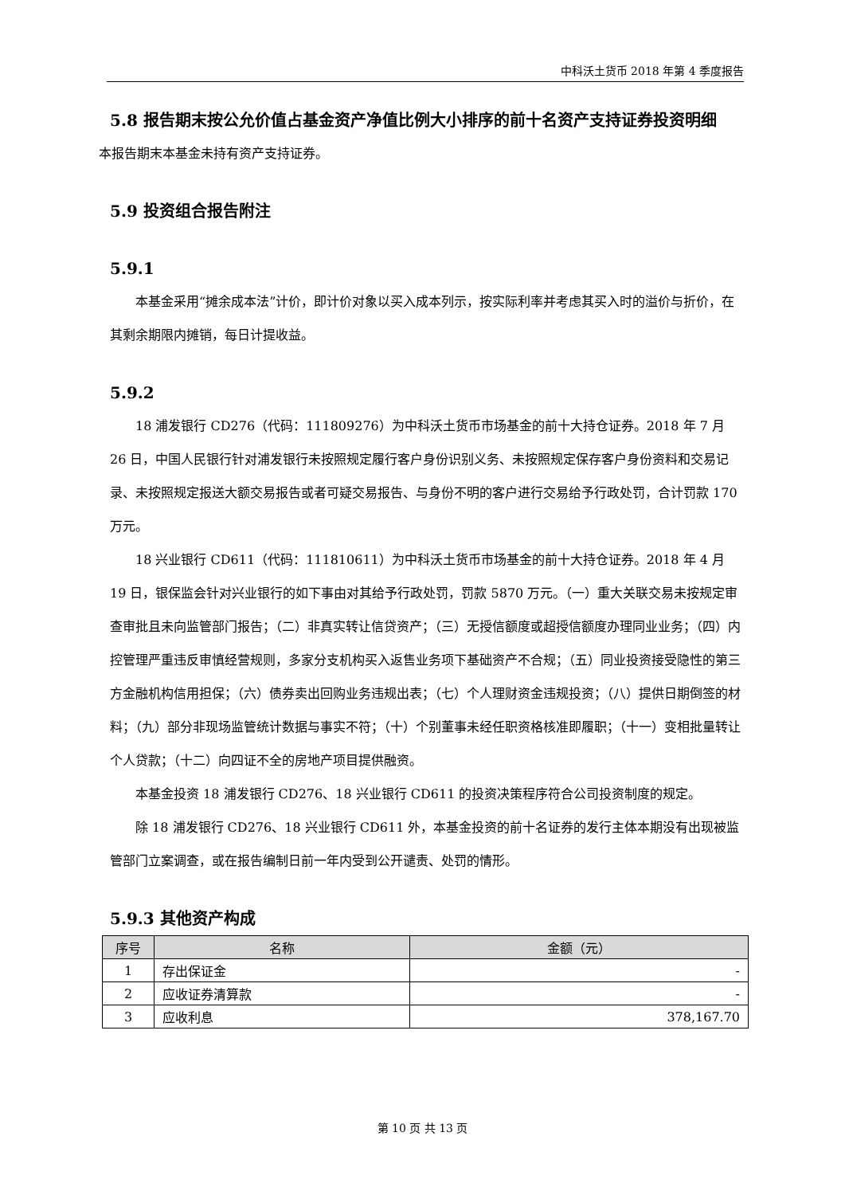中科沃土货币 2018 年第 4 季度报告
5.8 报告期末按公允价值占基金资产净值比例大小排序的前十名资产支持证券投资明细
本报告期末本基金未持有资产支持证券。
5.9 投资组合报告附注
5.9.1
本基金采用“摊余成本法”计价，即计价对象以买入成本列示，按实际利率并考虑其买入时的溢价与折价，在其剩余期限内摊销，每日计提收益。
5.9.2
18 浦发银行 CD276（代码：111809276）为中科沃土货币市场基金的前十大持仓证券。2018 年 7 月 26 日，中国人民银行针对浦发银行未按照规定履行客户身份识别义务、未按照规定保存客户身份资料和交易记录、未按照规定报送大额交易报告或者可疑交易报告、与身份不明的客户进行交易给予行政处罚，合计罚款 170 万元。
18 兴业银行 CD611（代码：111810611）为中科沃土货币市场基金的前十大持仓证券。2018 年 4 月 19 日，银保监会针对兴业银行的如下事由对其给予行政处罚，罚款 5870 万元。（一）重大关联交易未按规定审查审批且未向监管部门报告；（二）非真实转让信贷资产；（三）无授信额度或超授信额度办理同业业务；（四）内控管理严重违反审慎经营规则，多家分支机构买入返售业务项下基础资产不合规；（五）同业投资接受隐性的第三方金融机构信用担保；（六）债券卖出回购业务违规出表；（七）个人理财资金违规投资；（八）提供日期倒签的材料；（九）部分非现场监管统计数据与事实不符；（十）个别董事未经任职资格核准即履职；（十一）变相批量转让个人贷款；（十二）向四证不全的房地产项目提供融资。
本基金投资 18 浦发银行 CD276、18 兴业银行 CD611 的投资决策程序符合公司投资制度的规定。
除 18 浦发银行 CD276、18 兴业银行 CD611 外，本基金投资的前十名证券的发行主体本期没有出现被监管部门立案调查，或在报告编制日前一年内受到公开谴责、处罚的情形。
5.9.3 其他资产构成
| 序号 | 名称 | 金额（元） |
| --- | --- | --- |
| 1 | 存出保证金 | - |
| 2 | 应收证券清算款 | - |
| 3 | 应收利息 | 378,167.70 |
第 10 页 共 13 页